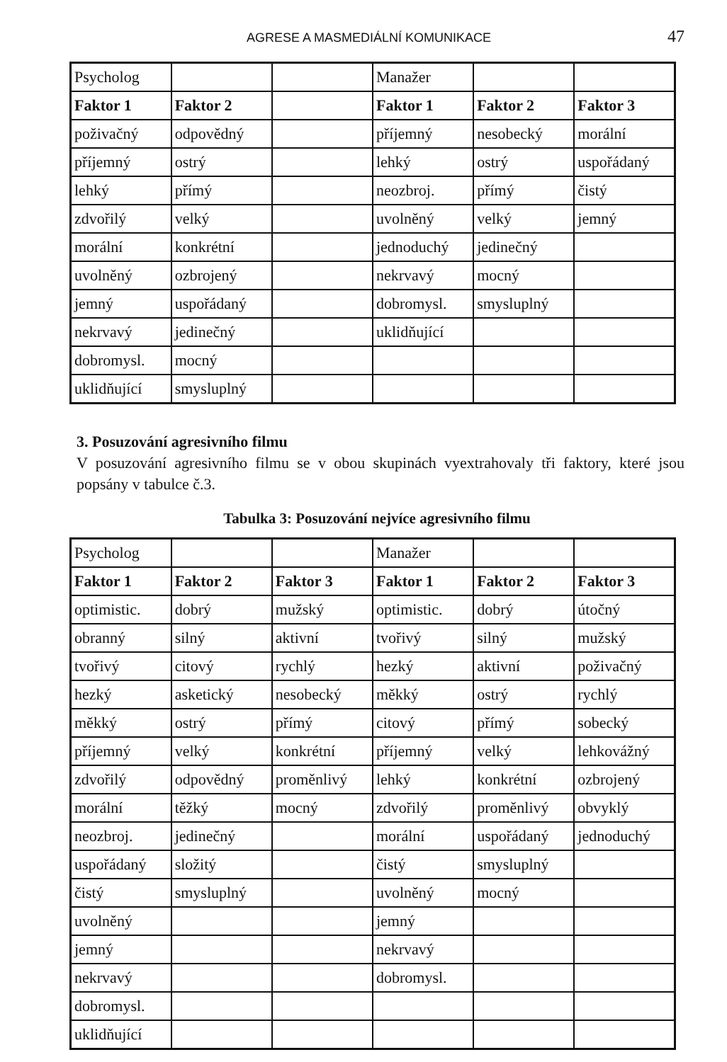AGRESE A MASMEDIÁLNÍ KOMUNIKACE 47
| Psycholog | | | Manažer | | |
| Faktor 1 | Faktor 2 | | Faktor 1 | Faktor 2 | Faktor 3 |
| poživačný | odpovědný | | příjemný | nesobecký | morální |
| příjemný | ostrý | | lehký | ostrý | uspořádaný |
| lehký | přímý | | neozbroj. | přímý | čistý |
| zdvořilý | velký | | uvolněný | velký | jemný |
| morální | konkrétní | | jednoduchý | jedinečný | |
| uvolněný | ozbrojený | | nekrvavý | mocný | |
| jemný | uspořádaný | | dobromysl. | smysluplný | |
| nekrvavý | jedinečný | | uklidňující | | |
| dobromysl. | mocný | | | | |
| uklidňující | smysluplný | | | | |
3. Posuzování agresivního filmu
V posuzování agresivního filmu se v obou skupinách vyextrahovaly tři faktory, které jsou popsány v tabulce č.3.
Tabulka 3: Posuzování nejvíce agresivního filmu
| Psycholog | | | Manažer | | |
| Faktor 1 | Faktor 2 | Faktor 3 | Faktor 1 | Faktor 2 | Faktor 3 |
| optimistic. | dobrý | mužský | optimistic. | dobrý | útočný |
| obranný | silný | aktivní | tvořivý | silný | mužský |
| tvořivý | citový | rychlý | hezký | aktivní | poživačný |
| hezký | asketický | nesobecký | měkký | ostrý | rychlý |
| měkký | ostrý | přímý | citový | přímý | sobecký |
| příjemný | velký | konkrétní | příjemný | velký | lehkovážný |
| zdvořilý | odpovědný | proměnlivý | lehký | konkrétní | ozbrojený |
| morální | těžký | mocný | zdvořilý | proměnlivý | obvyklý |
| neozbroj. | jedinečný | | morální | uspořádaný | jednoduchý |
| uspořádaný | složitý | | čistý | smysluplný | |
| čistý | smysluplný | | uvolněný | mocný | |
| uvolněný | | | jemný | | |
| jemný | | | nekrvavý | | |
| nekrvavý | | | dobromysl. | | |
| dobromysl. | | | | | |
| uklidňující | | | | | |